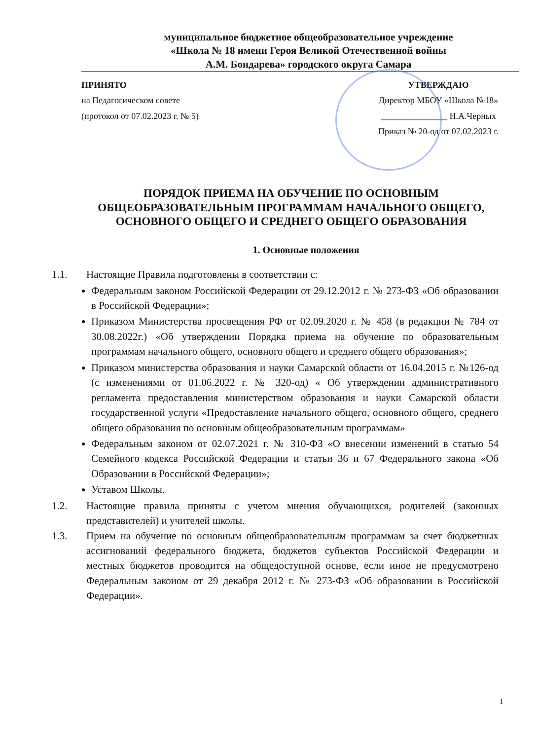муниципальное бюджетное общеобразовательное учреждение
«Школа № 18 имени Героя Великой Отечественной войны
А.М. Бондарева» городского округа Самара
ПРИНЯТО
на Педагогическом совете
(протокол от 07.02.2023 г. № 5)
УТВЕРЖДАЮ
Директор МБОУ «Школа №18»
_______________ Н.А.Черных
Приказ № 20-од от 07.02.2023 г.
ПОРЯДОК ПРИЕМА НА ОБУЧЕНИЕ ПО ОСНОВНЫМ ОБЩЕОБРАЗОВАТЕЛЬНЫМ ПРОГРАММАМ НАЧАЛЬНОГО ОБЩЕГО, ОСНОВНОГО ОБЩЕГО И СРЕДНЕГО ОБЩЕГО ОБРАЗОВАНИЯ
1. Основные положения
1.1. Настоящие Правила подготовлены в соответствии с:
Федеральным законом Российской Федерации от 29.12.2012 г. № 273-ФЗ «Об образовании в Российской Федерации»;
Приказом Министерства просвещения РФ от 02.09.2020 г. № 458 (в редакции № 784 от 30.08.2022г.) «Об утверждении Порядка приема на обучение по образовательным программам начального общего, основного общего и среднего общего образования»;
Приказом министерства образования и науки Самарской области от 16.04.2015 г. №126-од (с изменениями от 01.06.2022 г. № 320-од) « Об утверждении административного регламента предоставления министерством образования и науки Самарской области государственной услуги «Предоставление начального общего, основного общего, среднего общего образования по основным общеобразовательным программам»
Федеральным законом от 02.07.2021 г. № 310-ФЗ «О внесении изменений в статью 54 Семейного кодекса Российской Федерации и статьи 36 и 67 Федерального закона «Об Образовании в Российской Федерации»;
Уставом Школы.
1.2. Настоящие правила приняты с учетом мнения обучающихся, родителей (законных представителей) и учителей школы.
1.3. Прием на обучение по основным общеобразовательным программам за счет бюджетных ассигнований федерального бюджета, бюджетов субъектов Российской Федерации и местных бюджетов проводится на общедоступной основе, если иное не предусмотрено Федеральным законом от 29 декабря 2012 г. № 273-ФЗ «Об образовании в Российской Федерации».
1